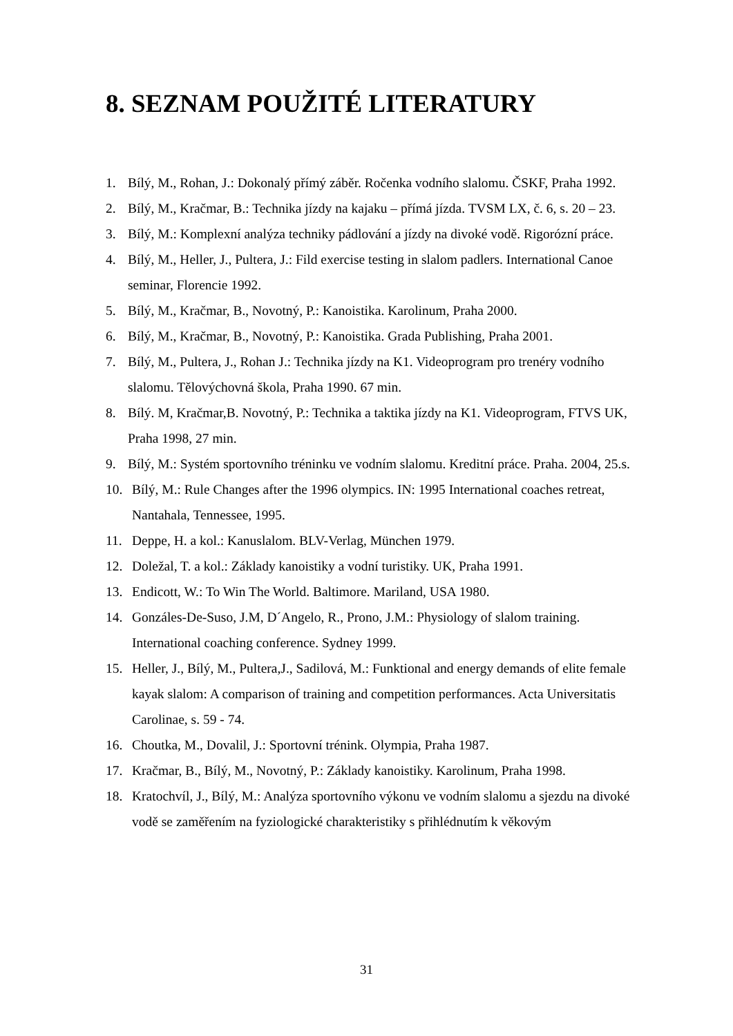8. SEZNAM POUŽITÉ LITERATURY
1. Bílý, M., Rohan, J.: Dokonalý přímý záběr. Ročenka vodního slalomu. ČSKF, Praha 1992.
2. Bílý, M., Kračmar, B.: Technika jízdy na kajaku – přímá jízda. TVSM LX, č. 6, s. 20 – 23.
3. Bílý, M.: Komplexní analýza techniky pádlování a jízdy na divoké vodě. Rigorózní práce.
4. Bílý, M., Heller, J., Pultera, J.: Fild exercise testing in slalom padlers. International Canoe seminar, Florencie 1992.
5. Bílý, M., Kračmar, B., Novotný, P.: Kanoistika. Karolinum, Praha 2000.
6. Bílý, M., Kračmar, B., Novotný, P.: Kanoistika. Grada Publishing, Praha 2001.
7. Bílý, M., Pultera, J., Rohan J.: Technika jízdy na K1. Videoprogram pro trenéry vodního slalomu. Tělovýchovná škola, Praha 1990. 67 min.
8. Bílý. M, Kračmar,B. Novotný, P.: Technika a taktika jízdy na K1. Videoprogram, FTVS UK, Praha 1998, 27 min.
9. Bílý, M.: Systém sportovního tréninku ve vodním slalomu. Kreditní práce. Praha. 2004, 25.s.
10. Bílý, M.: Rule Changes after the 1996 olympics. IN: 1995 International coaches retreat, Nantahala, Tennessee, 1995.
11. Deppe, H. a kol.: Kanuslalom. BLV-Verlag, München 1979.
12. Doležal, T. a kol.: Základy kanoistiky a vodní turistiky. UK, Praha 1991.
13. Endicott, W.: To Win The World. Baltimore. Mariland, USA 1980.
14. Gonzáles-De-Suso, J.M, D´Angelo, R., Prono, J.M.: Physiology of slalom training. International coaching conference. Sydney 1999.
15. Heller, J., Bílý, M., Pultera,J., Sadilová, M.: Funktional and energy demands of elite female kayak slalom: A comparison of training and competition performances. Acta Universitatis Carolinae, s. 59 - 74.
16. Choutka, M., Dovalil, J.: Sportovní trénink. Olympia, Praha 1987.
17. Kračmar, B., Bílý, M., Novotný, P.: Základy kanoistiky. Karolinum, Praha 1998.
18. Kratochvíl, J., Bílý, M.: Analýza sportovního výkonu ve vodním slalomu a sjezdu na divoké vodě se zaměřením na fyziologické charakteristiky s přihlédnutím k věkovým
31